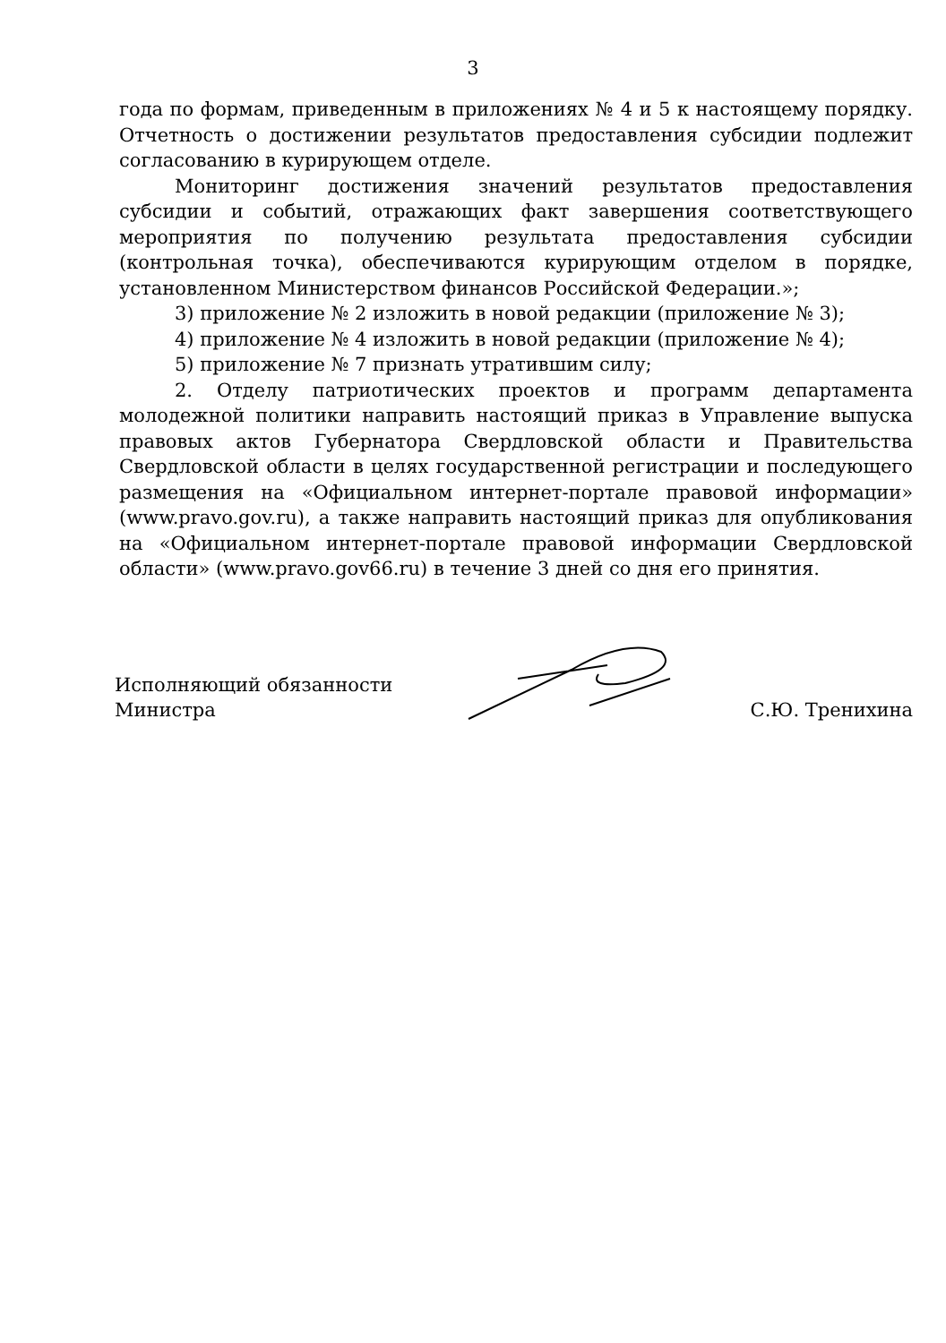3
года по формам, приведенным в приложениях № 4 и 5 к настоящему порядку. Отчетность о достижении результатов предоставления субсидии подлежит согласованию в курирующем отделе.
Мониторинг достижения значений результатов предоставления субсидии и событий, отражающих факт завершения соответствующего мероприятия по получению результата предоставления субсидии (контрольная точка), обеспечиваются курирующим отделом в порядке, установленном Министерством финансов Российской Федерации.»;
3) приложение № 2 изложить в новой редакции (приложение № 3);
4) приложение № 4 изложить в новой редакции (приложение № 4);
5) приложение № 7 признать утратившим силу;
2. Отделу патриотических проектов и программ департамента молодежной политики направить настоящий приказ в Управление выпуска правовых актов Губернатора Свердловской области и Правительства Свердловской области в целях государственной регистрации и последующего размещения на «Официальном интернет-портале правовой информации» (www.pravo.gov.ru), а также направить настоящий приказ для опубликования на «Официальном интернет-портале правовой информации Свердловской области» (www.pravo.gov66.ru) в течение 3 дней со дня его принятия.
Исполняющий обязанности
Министра
С.Ю. Тренихина